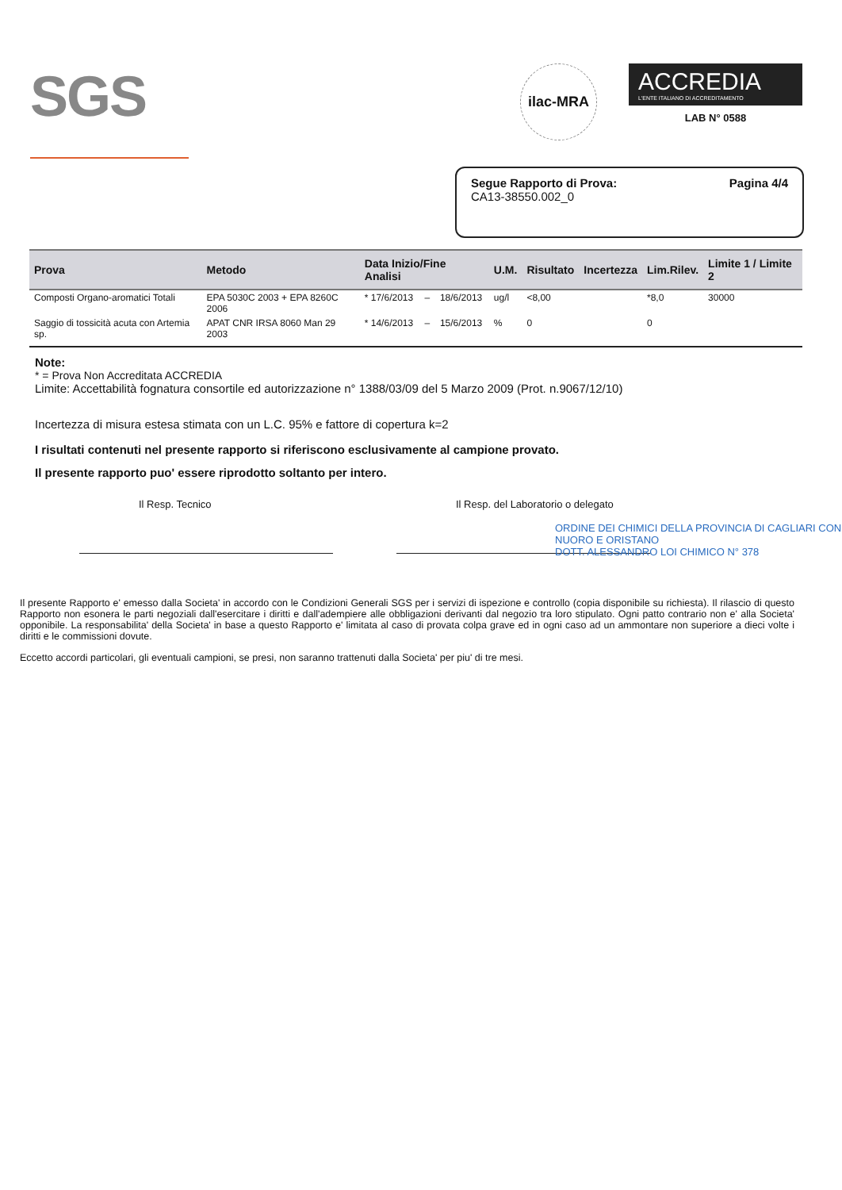SGS
ilac-MRA
ACCREDIA
L'ENTE ITALIANO DI ACCREDITAMENTO
LAB N° 0588
Segue Rapporto di Prova:
CA13-38550.002_0
Pagina 4/4
| Prova | Metodo | Data Inizio/Fine Analisi | | | U.M. | Risultato | Incertezza | Lim.Rilev. | Limite 1 / Limite 2 |
| --- | --- | --- | --- | --- | --- | --- | --- | --- | --- |
| Composti Organo-aromatici Totali | EPA 5030C 2003 + EPA 8260C 2006 | * 17/6/2013 | – | 18/6/2013 | ug/l | <8,00 | | *8,0 | 30000 |
| Saggio di tossicità acuta con Artemia sp. | APAT CNR IRSA 8060 Man 29 2003 | * 14/6/2013 | – | 15/6/2013 | % | 0 | | 0 | |
Note:
* = Prova Non Accreditata ACCREDIA
Limite: Accettabilità fognatura consortile ed autorizzazione n° 1388/03/09 del 5 Marzo 2009 (Prot. n.9067/12/10)
Incertezza di misura estesa stimata con un L.C. 95% e fattore di copertura k=2
I risultati contenuti nel presente rapporto si riferiscono esclusivamente al campione provato.
Il presente rapporto puo' essere riprodotto soltanto per intero.
Il Resp. Tecnico Il Resp. del Laboratorio o delegato
ORDINE DEI CHIMICI DELLA PROVINCIA DI CAGLIARI CON NUORO E ORISTANO
DOTT. ALESSANDRO LOI CHIMICO N° 378
Il presente Rapporto e' emesso dalla Societa' in accordo con le Condizioni Generali SGS per i servizi di ispezione e controllo (copia disponibile su richiesta). Il rilascio di questo Rapporto non esonera le parti negoziali dall'esercitare i diritti e dall'adempiere alle obbligazioni derivanti dal negozio tra loro stipulato. Ogni patto contrario non e' alla Societa' opponibile. La responsabilita' della Societa' in base a questo Rapporto e' limitata al caso di provata colpa grave ed in ogni caso ad un ammontare non superiore a dieci volte i diritti e le commissioni dovute.
Eccetto accordi particolari, gli eventuali campioni, se presi, non saranno trattenuti dalla Societa' per piu' di tre mesi.